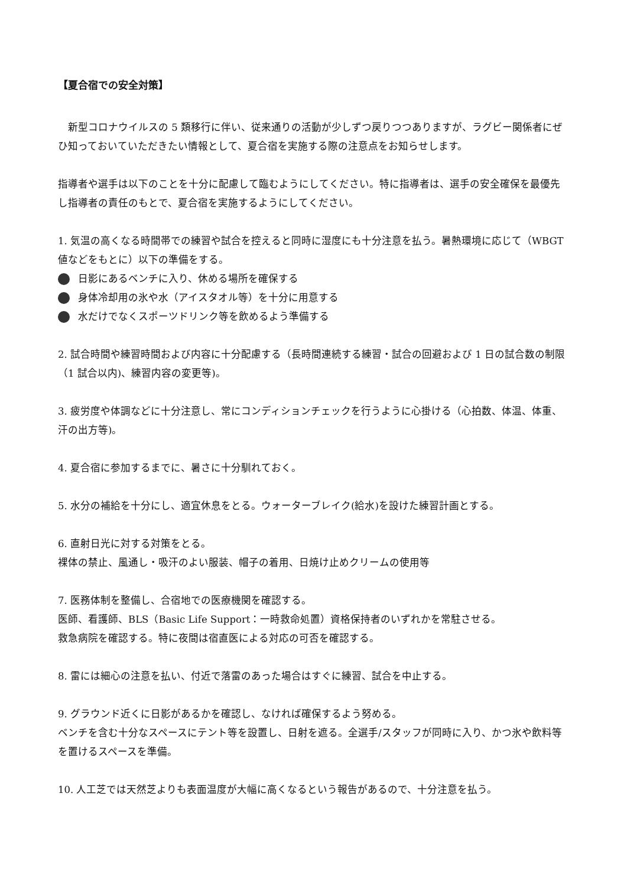【夏合宿での安全対策】
　新型コロナウイルスの 5 類移行に伴い、従来通りの活動が少しずつ戻りつつありますが、ラグビー関係者にぜひ知っておいていただきたい情報として、夏合宿を実施する際の注意点をお知らせします。
指導者や選手は以下のことを十分に配慮して臨むようにしてください。特に指導者は、選手の安全確保を最優先し指導者の責任のもとで、夏合宿を実施するようにしてください。
1. 気温の高くなる時間帯での練習や試合を控えると同時に湿度にも十分注意を払う。暑熱環境に応じて（WBGT 値などをもとに）以下の準備をする。
日影にあるベンチに入り、休める場所を確保する
身体冷却用の氷や水（アイスタオル等）を十分に用意する
水だけでなくスポーツドリンク等を飲めるよう準備する
2. 試合時間や練習時間および内容に十分配慮する（長時間連続する練習・試合の回避および 1 日の試合数の制限（1 試合以内)、練習内容の変更等)。
3. 疲労度や体調などに十分注意し、常にコンディションチェックを行うように心掛ける（心拍数、体温、体重、汗の出方等)。
4. 夏合宿に参加するまでに、暑さに十分馴れておく。
5. 水分の補給を十分にし、適宜休息をとる。ウォーターブレイク(給水)を設けた練習計画とする。
6. 直射日光に対する対策をとる。
裸体の禁止、風通し・吸汗のよい服装、帽子の着用、日焼け止めクリームの使用等
7. 医務体制を整備し、合宿地での医療機関を確認する。
医師、看護師、BLS（Basic Life Support：一時救命処置）資格保持者のいずれかを常駐させる。
救急病院を確認する。特に夜間は宿直医による対応の可否を確認する。
8. 雷には細心の注意を払い、付近で落雷のあった場合はすぐに練習、試合を中止する。
9. グラウンド近くに日影があるかを確認し、なければ確保するよう努める。
ベンチを含む十分なスペースにテント等を設置し、日射を遮る。全選手/スタッフが同時に入り、かつ氷や飲料等を置けるスペースを準備。
10. 人工芝では天然芝よりも表面温度が大幅に高くなるという報告があるので、十分注意を払う。